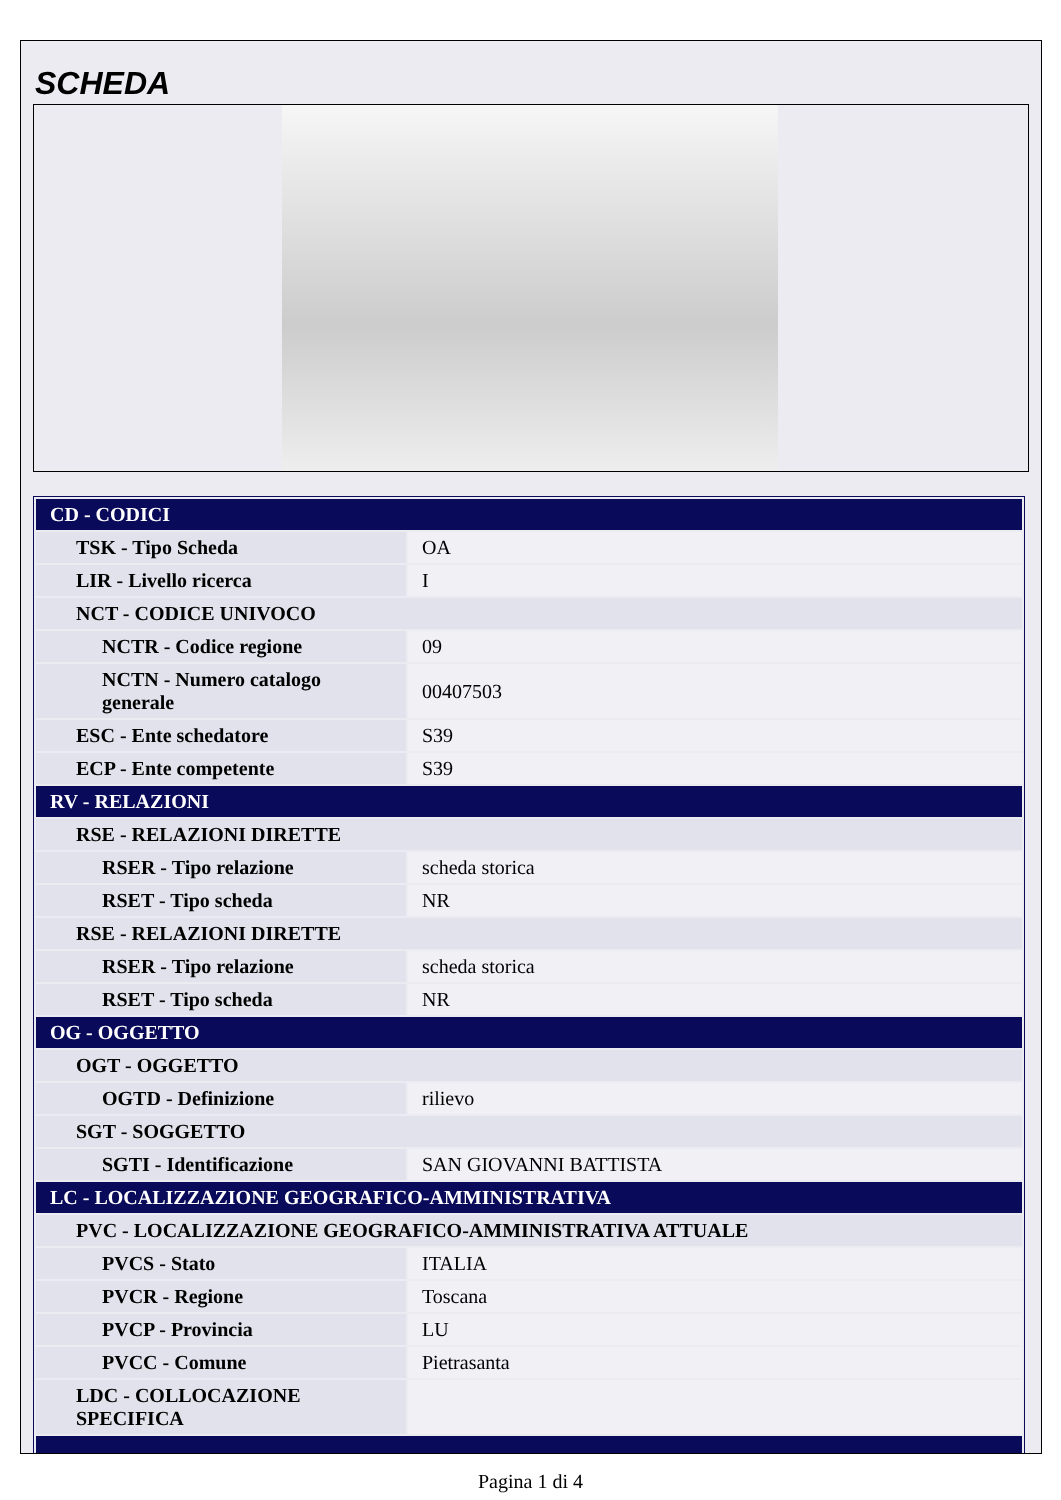SCHEDA
| CD - CODICI | |
| TSK - Tipo Scheda | OA |
| LIR - Livello ricerca | I |
| NCT - CODICE UNIVOCO | |
| NCTR - Codice regione | 09 |
| NCTN - Numero catalogo generale | 00407503 |
| ESC - Ente schedatore | S39 |
| ECP - Ente competente | S39 |
| RV - RELAZIONI | |
| RSE - RELAZIONI DIRETTE | |
| RSER - Tipo relazione | scheda storica |
| RSET - Tipo scheda | NR |
| RSE - RELAZIONI DIRETTE | |
| RSER - Tipo relazione | scheda storica |
| RSET - Tipo scheda | NR |
| OG - OGGETTO | |
| OGT - OGGETTO | |
| OGTD - Definizione | rilievo |
| SGT - SOGGETTO | |
| SGTI - Identificazione | SAN GIOVANNI BATTISTA |
| LC - LOCALIZZAZIONE GEOGRAFICO-AMMINISTRATIVA | |
| PVC - LOCALIZZAZIONE GEOGRAFICO-AMMINISTRATIVA ATTUALE | |
| PVCS - Stato | ITALIA |
| PVCR - Regione | Toscana |
| PVCP - Provincia | LU |
| PVCC - Comune | Pietrasanta |
| LDC - COLLOCAZIONE SPECIFICA | |
Pagina 1 di 4